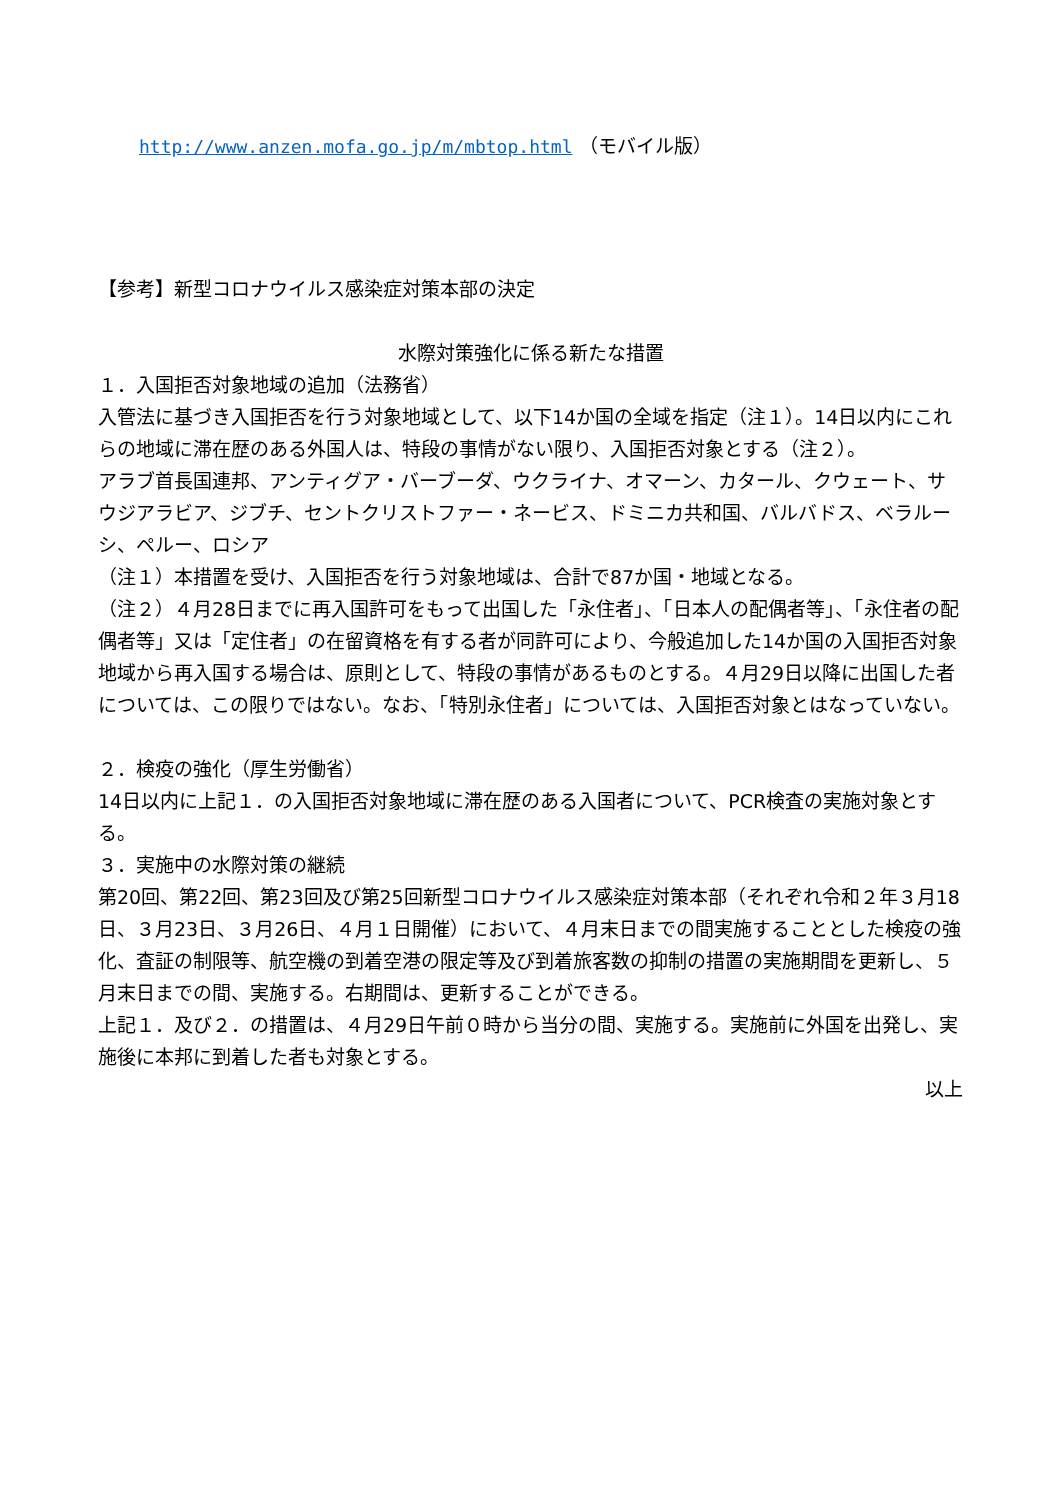http://www.anzen.mofa.go.jp/m/mbtop.html （モバイル版）
【参考】新型コロナウイルス感染症対策本部の決定
水際対策強化に係る新たな措置
１．入国拒否対象地域の追加（法務省）
入管法に基づき入国拒否を行う対象地域として、以下14か国の全域を指定（注１）。14日以内にこれらの地域に滞在歴のある外国人は、特段の事情がない限り、入国拒否対象とする（注２）。
アラブ首長国連邦、アンティグア・バーブーダ、ウクライナ、オマーン、カタール、クウェート、サウジアラビア、ジブチ、セントクリストファー・ネービス、ドミニカ共和国、バルバドス、ベラルーシ、ペルー、ロシア
（注１）本措置を受け、入国拒否を行う対象地域は、合計で87か国・地域となる。
（注２）４月28日までに再入国許可をもって出国した「永住者」、「日本人の配偶者等」、「永住者の配偶者等」又は「定住者」の在留資格を有する者が同許可により、今般追加した14か国の入国拒否対象地域から再入国する場合は、原則として、特段の事情があるものとする。４月29日以降に出国した者については、この限りではない。なお、「特別永住者」については、入国拒否対象とはなっていない。
２．検疫の強化（厚生労働省）
14日以内に上記１．の入国拒否対象地域に滞在歴のある入国者について、PCR検査の実施対象とする。
３．実施中の水際対策の継続
第20回、第22回、第23回及び第25回新型コロナウイルス感染症対策本部（それぞれ令和２年３月18日、３月23日、３月26日、４月１日開催）において、４月末日までの間実施することとした検疫の強化、査証の制限等、航空機の到着空港の限定等及び到着旅客数の抑制の措置の実施期間を更新し、５月末日までの間、実施する。右期間は、更新することができる。
上記１．及び２．の措置は、４月29日午前０時から当分の間、実施する。実施前に外国を出発し、実施後に本邦に到着した者も対象とする。
以上